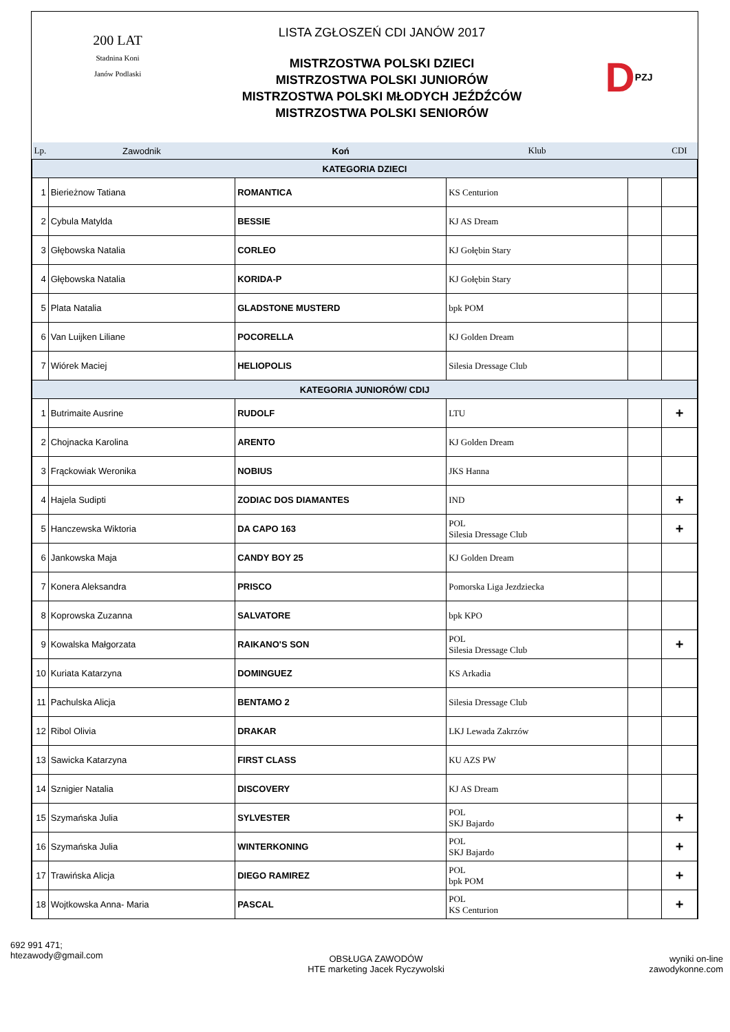200 LAT
Stadnina Koni
Janów Podlaski
LISTA ZGŁOSZEŃ CDI JANÓW 2017
MISTRZOSTWA POLSKI DZIECI
MISTRZOSTWA POLSKI JUNIORÓW
MISTRZOSTWA POLSKI MŁODYCH JEŹDŹCÓW
MISTRZOSTWA POLSKI SENIORÓW
D PZJ
| Lp. | Zawodnik | Koń | Klub | | CDI |
| KATEGORIA DZIECI | | | | | |
| 1 | Bierieżnow Tatiana | ROMANTICA | KS Centurion | | |
| 2 | Cybula Matylda | BESSIE | KJ AS Dream | | |
| 3 | Głębowska Natalia | CORLEO | KJ Gołębin Stary | | |
| 4 | Głębowska Natalia | KORIDA-P | KJ Gołębin Stary | | |
| 5 | Plata Natalia | GLADSTONE MUSTERD | bpk POM | | |
| 6 | Van Luijken Liliane | POCORELLA | KJ Golden Dream | | |
| 7 | Wiórek Maciej | HELIOPOLIS | Silesia Dressage Club | | |
| KATEGORIA JUNIORÓW/ CDIJ | | | | | |
| 1 | Butrimaite Ausrine | RUDOLF | LTU | | + |
| 2 | Chojnacka Karolina | ARENTO | KJ Golden Dream | | |
| 3 | Frąckowiak Weronika | NOBIUS | JKS Hanna | | |
| 4 | Hajela Sudipti | ZODIAC DOS DIAMANTES | IND | | + |
| 5 | Hanczewska Wiktoria | DA CAPO 163 | POL Silesia Dressage Club | | + |
| 6 | Jankowska Maja | CANDY BOY 25 | KJ Golden Dream | | |
| 7 | Konera Aleksandra | PRISCO | Pomorska Liga Jezdziecka | | |
| 8 | Koprowska Zuzanna | SALVATORE | bpk KPO | | |
| 9 | Kowalska Małgorzata | RAIKANO'S SON | POL Silesia Dressage Club | | + |
| 10 | Kuriata Katarzyna | DOMINGUEZ | KS Arkadia | | |
| 11 | Pachulska Alicja | BENTAMO 2 | Silesia Dressage Club | | |
| 12 | Ribol Olivia | DRAKAR | LKJ Lewada Zakrzów | | |
| 13 | Sawicka Katarzyna | FIRST CLASS | KU AZS PW | | |
| 14 | Sznigier Natalia | DISCOVERY | KJ AS Dream | | |
| 15 | Szymańska Julia | SYLVESTER | POL SKJ Bajardo | | + |
| 16 | Szymańska Julia | WINTERKONING | POL SKJ Bajardo | | + |
| 17 | Trawińska Alicja | DIEGO RAMIREZ | POL bpk POM | | + |
| 18 | Wojtkowska Anna- Maria | PASCAL | POL KS Centurion | | + |
692 991 471;
htezawody@gmail.com
OBSŁUGA ZAWODÓW
HTE marketing Jacek Ryczywolski
wyniki on-line
zawodykonne.com